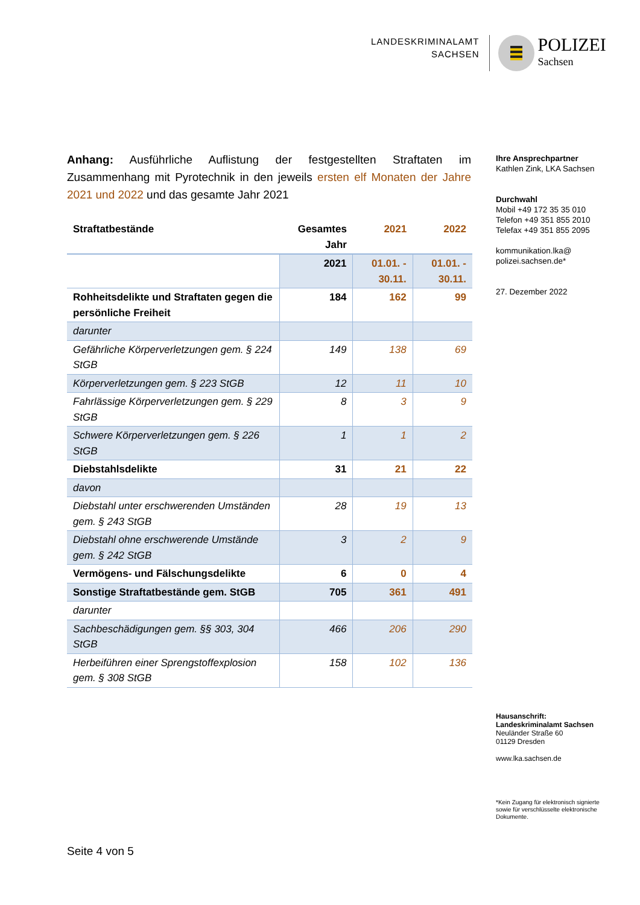LANDESKRIMINALAMT
SACHSEN
POLIZEI
Sachsen
Anhang: Ausführliche Auflistung der festgestellten Straftaten im Zusammenhang mit Pyrotechnik in den jeweils ersten elf Monaten der Jahre 2021 und 2022 und das gesamte Jahr 2021
| Straftatbestände | Gesamtes Jahr | 2021 | 2022 |
| --- | --- | --- | --- |
| | 2021 | 01.01. - 30.11. | 01.01. - 30.11. |
| Rohheitsdelikte und Straftaten gegen die persönliche Freiheit | 184 | 162 | 99 |
| darunter | | | |
| Gefährliche Körperverletzungen gem. § 224 StGB | 149 | 138 | 69 |
| Körperverletzungen gem. § 223 StGB | 12 | 11 | 10 |
| Fahrlässige Körperverletzungen gem. § 229 StGB | 8 | 3 | 9 |
| Schwere Körperverletzungen gem. § 226 StGB | 1 | 1 | 2 |
| Diebstahlsdelikte | 31 | 21 | 22 |
| davon | | | |
| Diebstahl unter erschwerenden Umständen gem. § 243 StGB | 28 | 19 | 13 |
| Diebstahl ohne erschwerende Umstände gem. § 242 StGB | 3 | 2 | 9 |
| Vermögens- und Fälschungsdelikte | 6 | 0 | 4 |
| Sonstige Straftatbestände gem. StGB | 705 | 361 | 491 |
| darunter | | | |
| Sachbeschädigungen gem. §§ 303, 304 StGB | 466 | 206 | 290 |
| Herbeiführen einer Sprengstoffexplosion gem. § 308 StGB | 158 | 102 | 136 |
Ihre Ansprechpartner
Kathlen Zink, LKA Sachsen
Durchwahl
Mobil +49 172 35 35 010
Telefon +49 351 855 2010
Telefax +49 351 855 2095
kommunikation.lka@
polizei.sachsen.de*
27. Dezember 2022
Hausanschrift:
Landeskriminalamt Sachsen
Neuländer Straße 60
01129 Dresden
www.lka.sachsen.de
*Kein Zugang für elektronisch signierte sowie für verschlüsselte elektronische Dokumente.
Seite 4 von 5